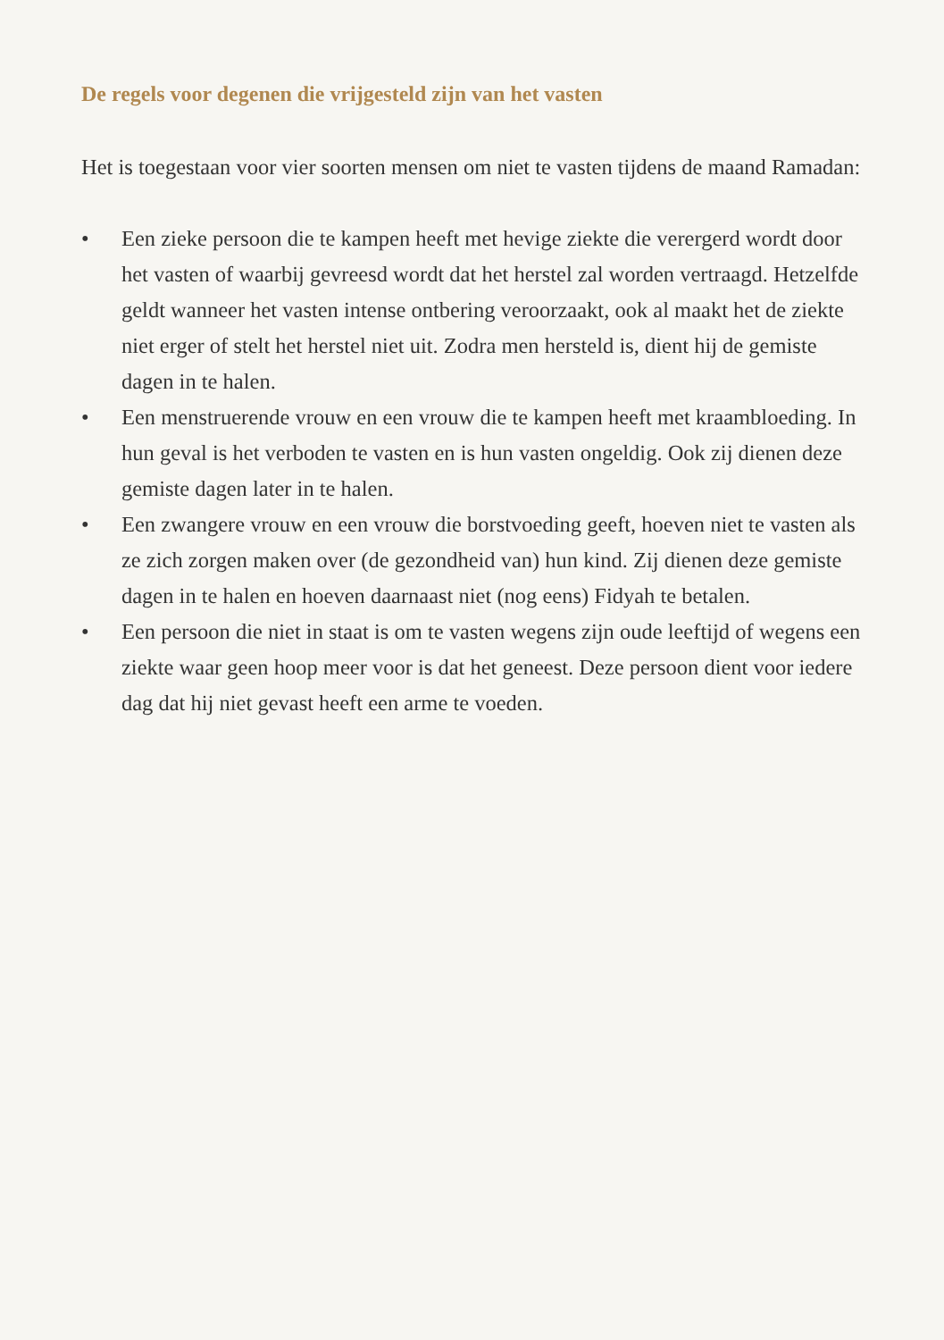De regels voor degenen die vrijgesteld zijn van het vasten
Het is toegestaan voor vier soorten mensen om niet te vasten tijdens de maand Ramadan:
• Een zieke persoon die te kampen heeft met hevige ziekte die verergerd wordt door het vasten of waarbij gevreesd wordt dat het herstel zal worden vertraagd. Hetzelfde geldt wanneer het vasten intense ontbering veroorzaakt, ook al maakt het de ziekte niet erger of stelt het herstel niet uit. Zodra men hersteld is, dient hij de gemiste dagen in te halen.
• Een menstruerende vrouw en een vrouw die te kampen heeft met kraambloeding. In hun geval is het verboden te vasten en is hun vasten ongeldig. Ook zij dienen deze gemiste dagen later in te halen.
• Een zwangere vrouw en een vrouw die borstvoeding geeft, hoeven niet te vasten als ze zich zorgen maken over (de gezondheid van) hun kind. Zij dienen deze gemiste dagen in te halen en hoeven daarnaast niet (nog eens) Fidyah te betalen.
• Een persoon die niet in staat is om te vasten wegens zijn oude leeftijd of wegens een ziekte waar geen hoop meer voor is dat het geneest. Deze persoon dient voor iedere dag dat hij niet gevast heeft een arme te voeden.